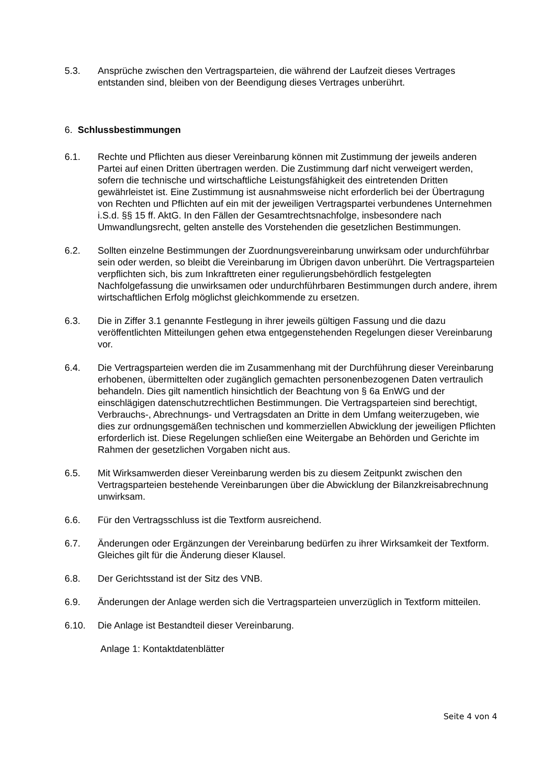5.3. Ansprüche zwischen den Vertragsparteien, die während der Laufzeit dieses Vertrages entstanden sind, bleiben von der Beendigung dieses Vertrages unberührt.
6. Schlussbestimmungen
6.1. Rechte und Pflichten aus dieser Vereinbarung können mit Zustimmung der jeweils anderen Partei auf einen Dritten übertragen werden. Die Zustimmung darf nicht verweigert werden, sofern die technische und wirtschaftliche Leistungsfähigkeit des eintretenden Dritten gewährleistet ist. Eine Zustimmung ist ausnahmsweise nicht erforderlich bei der Übertragung von Rechten und Pflichten auf ein mit der jeweiligen Vertragspartei verbundenes Unternehmen i.S.d. §§ 15 ff. AktG. In den Fällen der Gesamtrechtsnachfolge, insbesondere nach Umwandlungsrecht, gelten anstelle des Vorstehenden die gesetzlichen Bestimmungen.
6.2. Sollten einzelne Bestimmungen der Zuordnungsvereinbarung unwirksam oder undurchführbar sein oder werden, so bleibt die Vereinbarung im Übrigen davon unberührt. Die Vertragsparteien verpflichten sich, bis zum Inkrafttreten einer regulierungsbehördlich festgelegten Nachfolgefassung die unwirksamen oder undurchführbaren Bestimmungen durch andere, ihrem wirtschaftlichen Erfolg möglichst gleichkommende zu ersetzen.
6.3. Die in Ziffer 3.1 genannte Festlegung in ihrer jeweils gültigen Fassung und die dazu veröffentlichten Mitteilungen gehen etwa entgegenstehenden Regelungen dieser Vereinbarung vor.
6.4. Die Vertragsparteien werden die im Zusammenhang mit der Durchführung dieser Vereinbarung erhobenen, übermittelten oder zugänglich gemachten personenbezogenen Daten vertraulich behandeln. Dies gilt namentlich hinsichtlich der Beachtung von § 6a EnWG und der einschlägigen datenschutzrechtlichen Bestimmungen. Die Vertragsparteien sind berechtigt, Verbrauchs-, Abrechnungs- und Vertragsdaten an Dritte in dem Umfang weiterzugeben, wie dies zur ordnungsgemäßen technischen und kommerziellen Abwicklung der jeweiligen Pflichten erforderlich ist. Diese Regelungen schließen eine Weitergabe an Behörden und Gerichte im Rahmen der gesetzlichen Vorgaben nicht aus.
6.5. Mit Wirksamwerden dieser Vereinbarung werden bis zu diesem Zeitpunkt zwischen den Vertragsparteien bestehende Vereinbarungen über die Abwicklung der Bilanzkreisabrechnung unwirksam.
6.6. Für den Vertragsschluss ist die Textform ausreichend.
6.7. Änderungen oder Ergänzungen der Vereinbarung bedürfen zu ihrer Wirksamkeit der Textform. Gleiches gilt für die Änderung dieser Klausel.
6.8. Der Gerichtsstand ist der Sitz des VNB.
6.9. Änderungen der Anlage werden sich die Vertragsparteien unverzüglich in Textform mitteilen.
6.10. Die Anlage ist Bestandteil dieser Vereinbarung.
Anlage 1: Kontaktdatenblätter
Seite 4 von 4